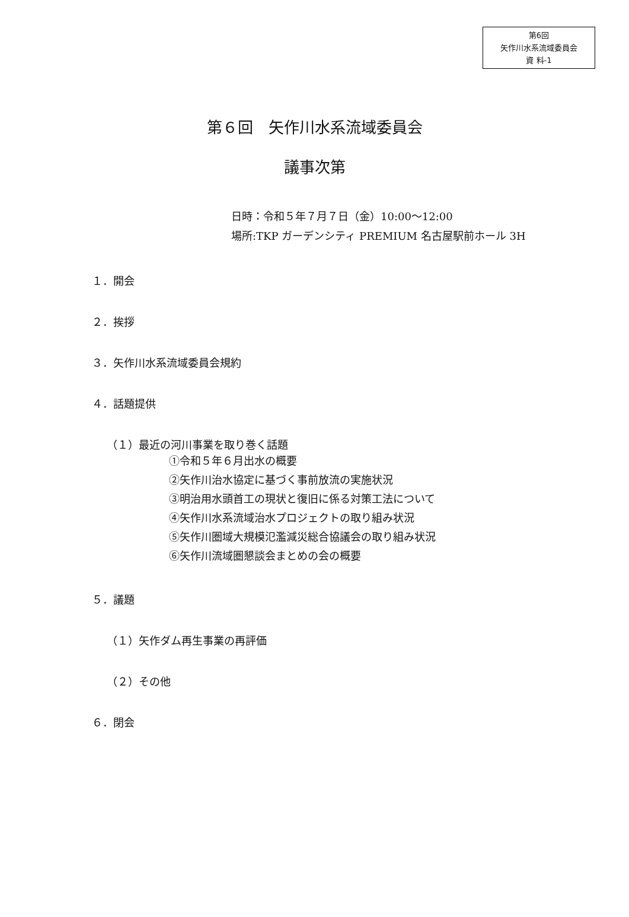第6回
矢作川水系流域委員会
資 料-1
第６回　矢作川水系流域委員会
議事次第
日時：令和５年７月７日（金）10:00～12:00
場所:TKP ガーデンシティ PREMIUM 名古屋駅前ホール 3H
１．開会
２．挨拶
３．矢作川水系流域委員会規約
４．話題提供
（１）最近の河川事業を取り巻く話題
①令和５年６月出水の概要
②矢作川治水協定に基づく事前放流の実施状況
③明治用水頭首工の現状と復旧に係る対策工法について
④矢作川水系流域治水プロジェクトの取り組み状況
⑤矢作川圏域大規模氾濫減災総合協議会の取り組み状況
⑥矢作川流域圏懇談会まとめの会の概要
５．議題
（１）矢作ダム再生事業の再評価
（２）その他
６．閉会